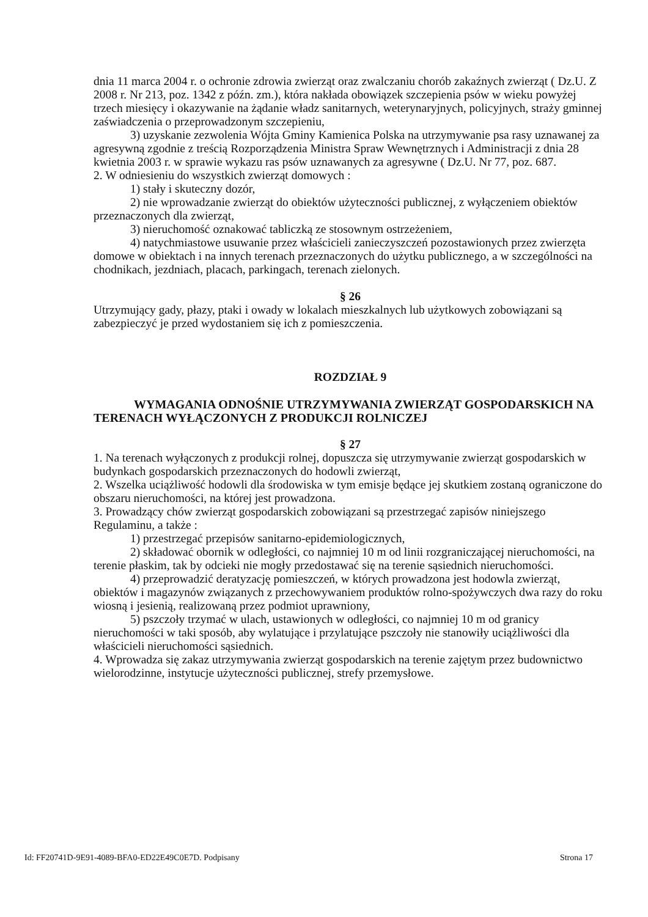dnia 11 marca 2004 r. o ochronie zdrowia zwierząt oraz zwalczaniu chorób zakaźnych zwierząt ( Dz.U. Z 2008 r. Nr 213, poz. 1342 z późn. zm.), która nakłada obowiązek szczepienia psów w wieku powyżej trzech miesięcy i okazywanie na żądanie władz sanitarnych, weterynaryjnych, policyjnych, straży gminnej zaświadczenia o przeprowadzonym szczepieniu,
3) uzyskanie zezwolenia Wójta Gminy Kamienica Polska na utrzymywanie psa rasy uznawanej za agresywną zgodnie z treścią Rozporządzenia Ministra Spraw Wewnętrznych i Administracji z dnia 28 kwietnia 2003 r. w sprawie wykazu ras psów uznawanych za agresywne ( Dz.U. Nr 77, poz. 687.
2. W odniesieniu do wszystkich zwierząt domowych :
1) stały i skuteczny dozór,
2) nie wprowadzanie zwierząt do obiektów użyteczności publicznej, z wyłączeniem obiektów przeznaczonych dla zwierząt,
3) nieruchomość oznakować tabliczką ze stosownym ostrzeżeniem,
4) natychmiastowe usuwanie przez właścicieli zanieczyszczeń pozostawionych przez zwierzęta domowe w obiektach i na innych terenach przeznaczonych do użytku publicznego, a w szczególności na chodnikach, jezdniach, placach, parkingach, terenach zielonych.
§ 26
Utrzymujący gady, płazy, ptaki i owady w lokalach mieszkalnych lub użytkowych zobowiązani są zabezpieczyć je przed wydostaniem się ich z pomieszczenia.
ROZDZIAŁ 9
WYMAGANIA ODNOŚNIE UTRZYMYWANIA ZWIERZĄT GOSPODARSKICH NA TERENACH WYŁĄCZONYCH Z PRODUKCJI ROLNICZEJ
§ 27
1. Na terenach wyłączonych z produkcji rolnej, dopuszcza się utrzymywanie zwierząt gospodarskich w budynkach gospodarskich przeznaczonych do hodowli zwierząt,
2. Wszelka uciążliwość hodowli dla środowiska w tym emisje będące jej skutkiem zostaną ograniczone do obszaru nieruchomości, na której jest prowadzona.
3. Prowadzący chów zwierząt gospodarskich zobowiązani są przestrzegać zapisów niniejszego Regulaminu, a także :
1) przestrzegać przepisów sanitarno-epidemiologicznych,
2) składować obornik w odległości, co najmniej 10 m od linii rozgraniczającej nieruchomości, na terenie płaskim, tak by odcieki nie mogły przedostawać się na terenie sąsiednich nieruchomości.
4) przeprowadzić deratyzację pomieszczeń, w których prowadzona jest hodowla zwierząt, obiektów i magazynów związanych z przechowywaniem produktów rolno-spożywczych dwa razy do roku wiosną i jesienią, realizowaną przez podmiot uprawniony,
5) pszczoły trzymać w ulach, ustawionych w odległości, co najmniej 10 m od granicy nieruchomości w taki sposób, aby wylatujące i przylatujące pszczoły nie stanowiły uciążliwości dla właścicieli nieruchomości sąsiednich.
4. Wprowadza się zakaz utrzymywania zwierząt gospodarskich na terenie zajętym przez budownictwo wielorodzinne, instytucje użyteczności publicznej, strefy przemysłowe.
Id: FF20741D-9E91-4089-BFA0-ED22E49C0E7D. Podpisany Strona 17